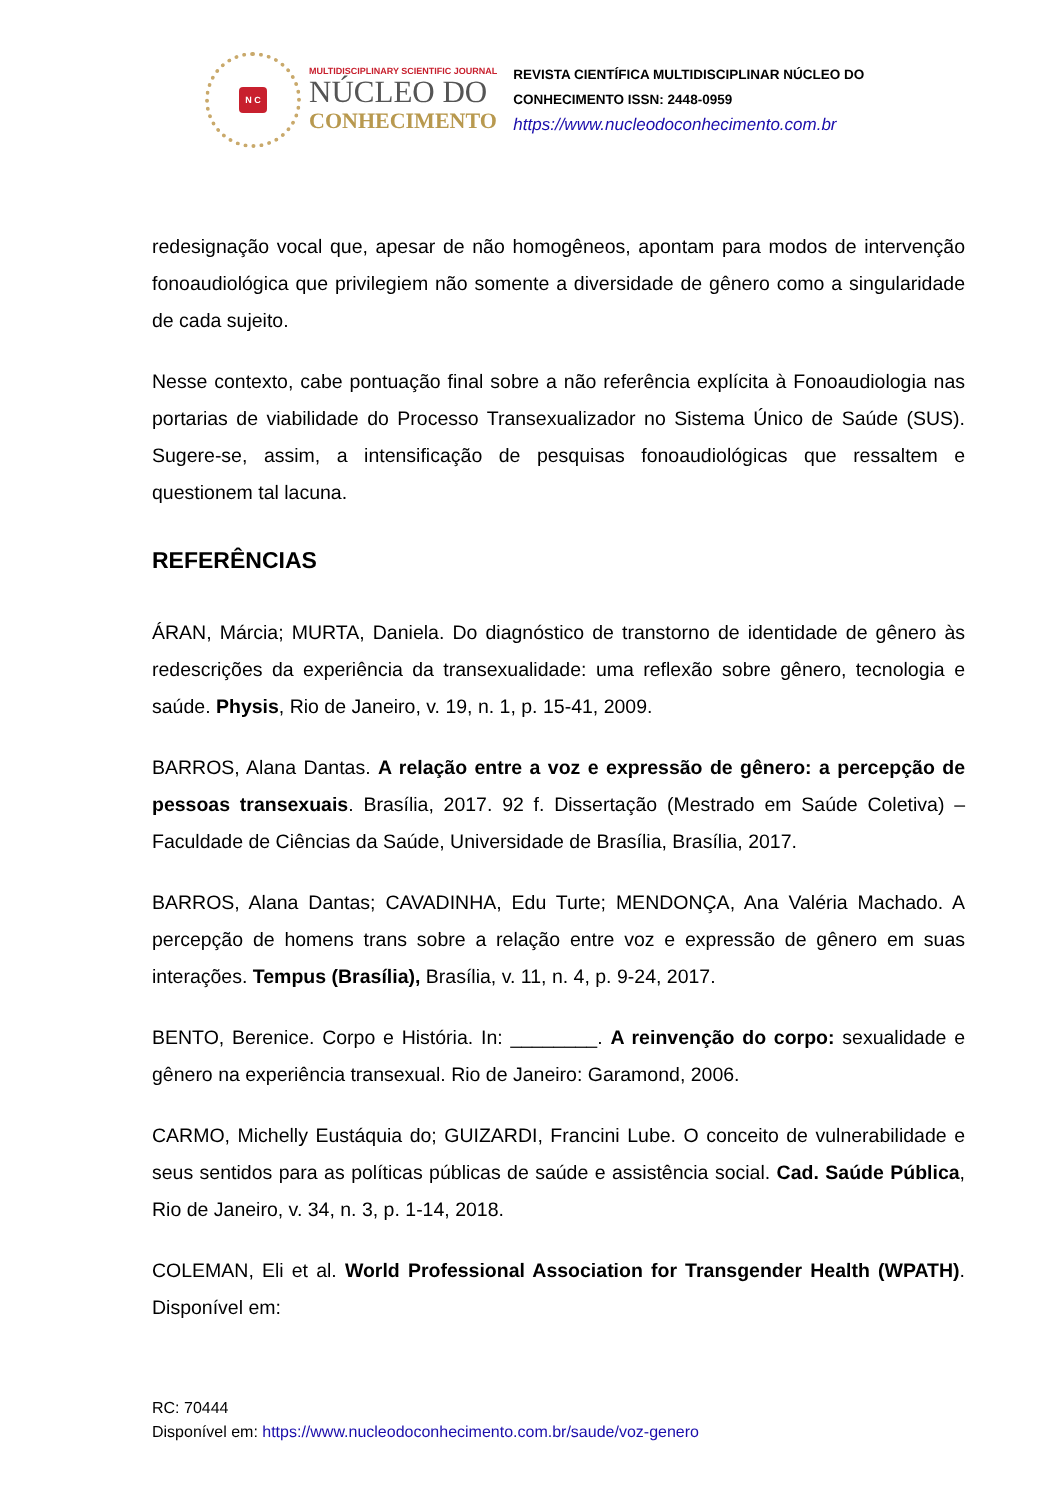N C
MULTIDISCIPLINARY SCIENTIFIC JOURNAL
NÚCLEO DO
CONHECIMENTO
REVISTA CIENTÍFICA MULTIDISCIPLINAR NÚCLEO DO
CONHECIMENTO ISSN: 2448-0959
https://www.nucleodoconhecimento.com.br
redesignação vocal que, apesar de não homogêneos, apontam para modos de intervenção fonoaudiológica que privilegiem não somente a diversidade de gênero como a singularidade de cada sujeito.
Nesse contexto, cabe pontuação final sobre a não referência explícita à Fonoaudiologia nas portarias de viabilidade do Processo Transexualizador no Sistema Único de Saúde (SUS). Sugere-se, assim, a intensificação de pesquisas fonoaudiológicas que ressaltem e questionem tal lacuna.
REFERÊNCIAS
ÁRAN, Márcia; MURTA, Daniela. Do diagnóstico de transtorno de identidade de gênero às redescrições da experiência da transexualidade: uma reflexão sobre gênero, tecnologia e saúde. Physis, Rio de Janeiro, v. 19, n. 1, p. 15-41, 2009.
BARROS, Alana Dantas. A relação entre a voz e expressão de gênero: a percepção de pessoas transexuais. Brasília, 2017. 92 f. Dissertação (Mestrado em Saúde Coletiva) – Faculdade de Ciências da Saúde, Universidade de Brasília, Brasília, 2017.
BARROS, Alana Dantas; CAVADINHA, Edu Turte; MENDONÇA, Ana Valéria Machado. A percepção de homens trans sobre a relação entre voz e expressão de gênero em suas interações. Tempus (Brasília), Brasília, v. 11, n. 4, p. 9-24, 2017.
BENTO, Berenice. Corpo e História. In: ________. A reinvenção do corpo: sexualidade e gênero na experiência transexual. Rio de Janeiro: Garamond, 2006.
CARMO, Michelly Eustáquia do; GUIZARDI, Francini Lube. O conceito de vulnerabilidade e seus sentidos para as políticas públicas de saúde e assistência social. Cad. Saúde Pública, Rio de Janeiro, v. 34, n. 3, p. 1-14, 2018.
COLEMAN, Eli et al. World Professional Association for Transgender Health (WPATH). Disponível em:
RC: 70444
Disponível em: https://www.nucleodoconhecimento.com.br/saude/voz-genero